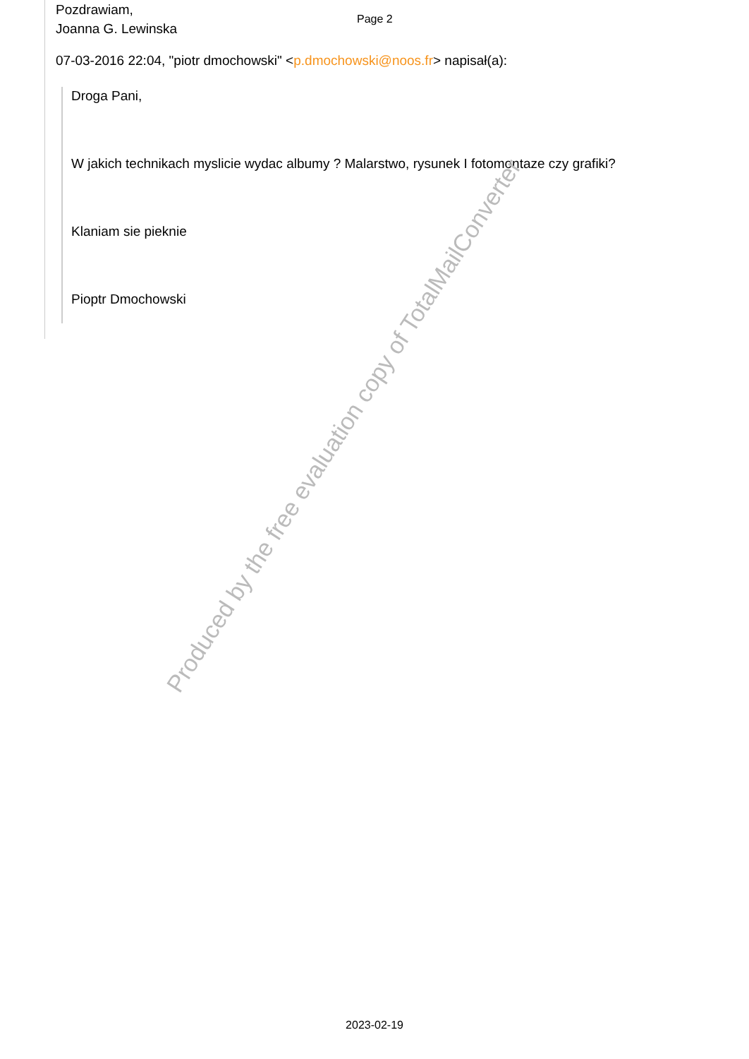Pozdrawiam,
Joanna G. Lewinska
Page 2
07-03-2016 22:04, "piotr dmochowski" <p.dmochowski@noos.fr> napisał(a):
Droga Pani,
W jakich technikach myslicie wydac albumy ? Malarstwo, rysunek I fotomontaze czy grafiki?
Klaniam sie pieknie
Pioptr Dmochowski
Produced by the free evaluation copy of TotalMailConverter
2023-02-19